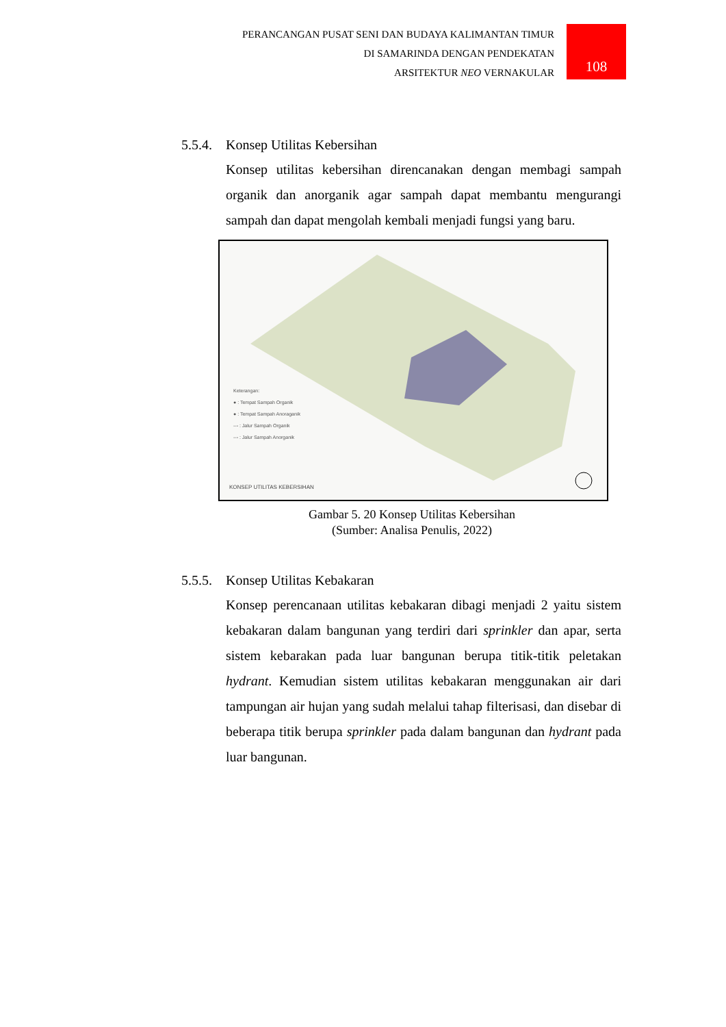PERANCANGAN PUSAT SENI DAN BUDAYA KALIMANTAN TIMUR
DI SAMARINDA DENGAN PENDEKATAN
ARSITEKTUR NEO VERNAKULAR
108
5.5.4. Konsep Utilitas Kebersihan
Konsep utilitas kebersihan direncanakan dengan membagi sampah organik dan anorganik agar sampah dapat membantu mengurangi sampah dan dapat mengolah kembali menjadi fungsi yang baru.
Keterangan:
● : Tempat Sampah Organik
● : Tempat Sampah Anoraganik
--- : Jalur Sampah Organik
--- : Jalur Sampah Anorganik
KONSEP UTILITAS KEBERSIHAN
Gambar 5. 20 Konsep Utilitas Kebersihan
(Sumber: Analisa Penulis, 2022)
5.5.5. Konsep Utilitas Kebakaran
Konsep perencanaan utilitas kebakaran dibagi menjadi 2 yaitu sistem kebakaran dalam bangunan yang terdiri dari sprinkler dan apar, serta sistem kebarakan pada luar bangunan berupa titik-titik peletakan hydrant. Kemudian sistem utilitas kebakaran menggunakan air dari tampungan air hujan yang sudah melalui tahap filterisasi, dan disebar di beberapa titik berupa sprinkler pada dalam bangunan dan hydrant pada luar bangunan.